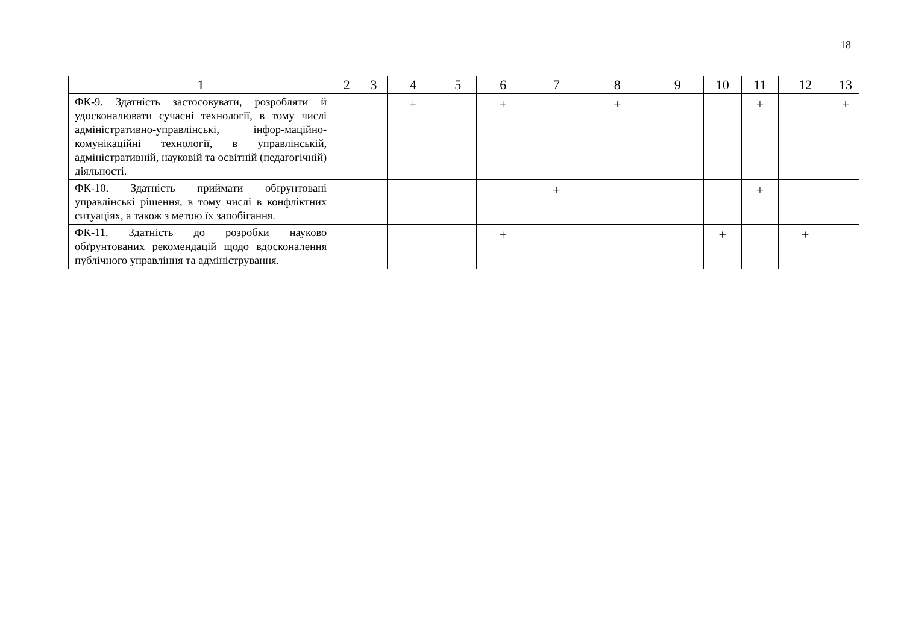18
| 1 | 2 | 3 | 4 | 5 | 6 | 7 | 8 | 9 | 10 | 11 | 12 | 13 |
| --- | --- | --- | --- | --- | --- | --- | --- | --- | --- | --- | --- | --- |
| ФК-9. Здатність застосовувати, розробляти й удосконалювати сучасні технології, в тому числі адміністративно-управлінські, інфор-маційно-комунікаційні технології, в управлінській, адміністративній, науковій та освітній (педагогічній) діяльності. | | | + | | + | | + | | | + | | + |
| ФК-10. Здатність приймати обґрунтовані управлінські рішення, в тому числі в конфліктних ситуаціях, а також з метою їх запобігання. | | | | | | + | | | | + | | |
| ФК-11. Здатність до розробки науково обґрунтованих рекомендацій щодо вдосконалення публічного управління та адміністрування. | | | | | + | | | | + | | + | |